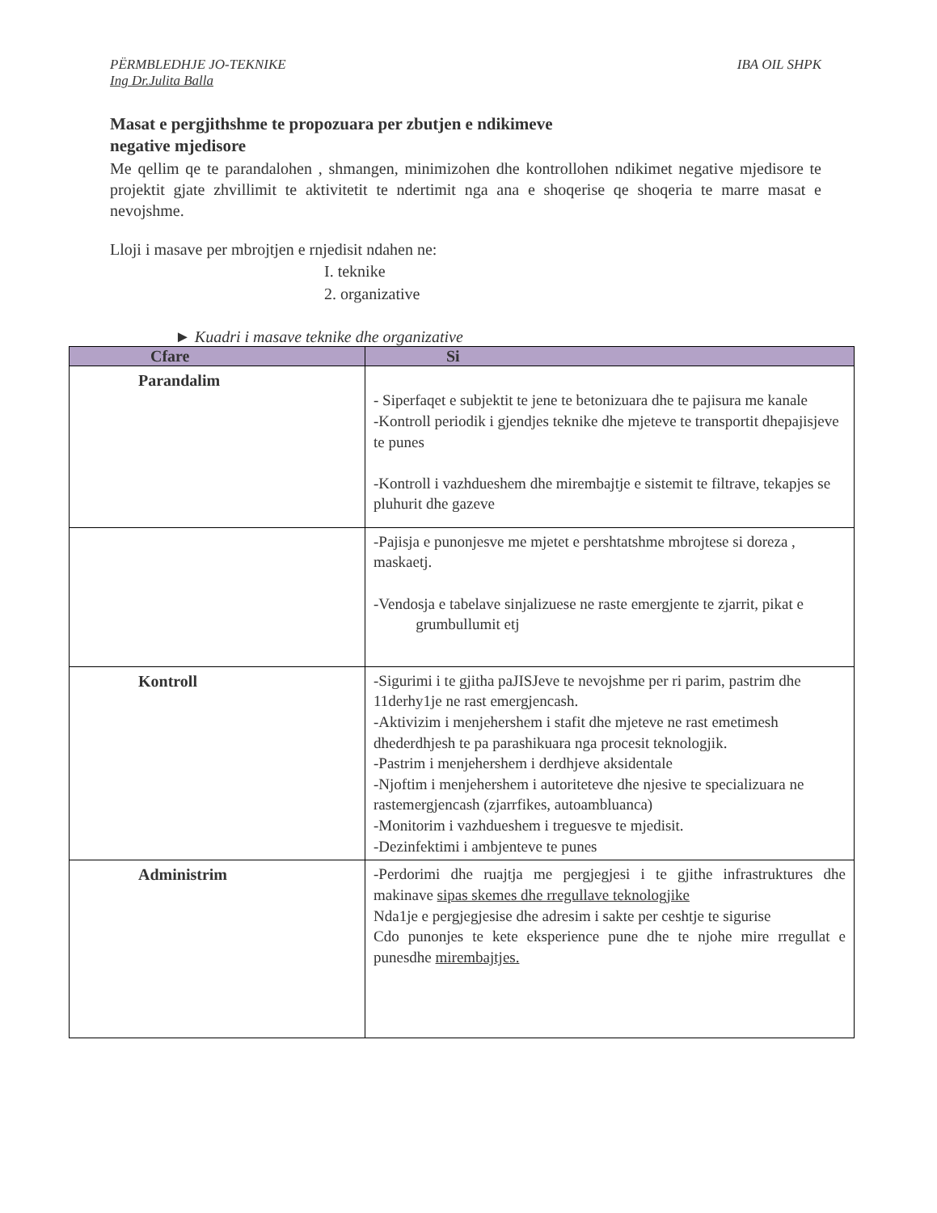PËRMBLEDHJE JO-TEKNIKE IBA OIL SHPK
Ing Dr.Julita Balla
Masat e pergjithshme te propozuara per zbutjen e ndikimeve
negative mjedisore
Me qellim qe te parandalohen , shmangen, minimizohen dhe kontrollohen ndikimet negative mjedisore te projektit gjate zhvillimit te aktivitetit te ndertimit nga ana e shoqerise qe shoqeria te marre masat e nevojshme.
Lloji i masave per mbrojtjen e rnjedisit ndahen ne:
I. teknike
2. organizative
► Kuadri i masave teknike dhe organizative
| Cfare | Si |
| --- | --- |
| Parandalim | - Siperfaqet e subjektit te jene te betonizuara dhe te pajisura me kanale -Kontroll periodik i gjendjes teknike dhe mjeteve te transportit dhepajisjeve te punes -Kontroll i vazhdueshem dhe mirembajtje e sistemit te filtrave, tekapjes se pluhurit dhe gazeve |
| | -Pajisja e punonjesve me mjetet e pershtatshme mbrojtese si doreza , maskaetj. -Vendosja e tabelave sinjalizuese ne raste emergjente te zjarrit, pikat e grumbullumit etj |
| Kontroll | -Sigurimi i te gjitha paJISJeve te nevojshme per ri parim, pastrim dhe 11derhy1je ne rast emergjencash. -Aktivizim i menjehershem i stafit dhe mjeteve ne rast emetimesh dhederdhjesh te pa parashikuara nga procesit teknologjik. -Pastrim i menjehershem i derdhjeve aksidentale -Njoftim i menjehershem i autoriteteve dhe njesive te specializuara ne rastemergjencash (zjarrfikes, autoambluanca) -Monitorim i vazhdueshem i treguesve te mjedisit. -Dezinfektimi i ambjenteve te punes |
| Administrim | -Perdorimi dhe ruajtja me pergjegjesi i te gjithe infrastruktures dhe makinave sipas skemes dhe rregullave teknologjike Nda1je e pergjegjesise dhe adresim i sakte per ceshtje te sigurise Cdo punonjes te kete eksperience pune dhe te njohe mire rregullat e punesdhe mirembajtjes. |